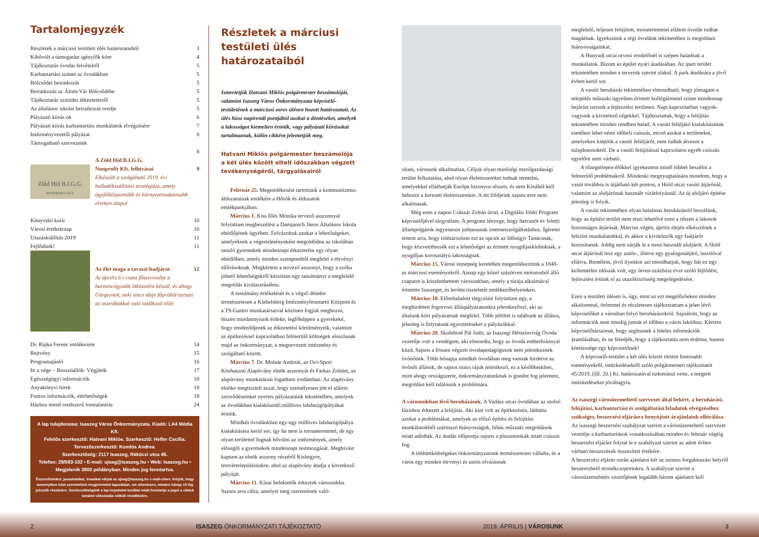Tartalomjegyzék
| Részletek a márciusi testületi ülés határozataiból | 3 |
| Kibővült a támogatást igénylők köre | 4 |
| Tájékoztatás óvodai felvételről | 5 |
| Karbantartási szünet az óvodákban | 5 |
| Bölcsődei beiratkozás | 5 |
| Beiratkozás az Álom-Vár Bölcsődébe | 5 |
| Tájékoztatás szünidei étkeztetésről | 5 |
| Az általános iskolai beiratkozás rendje | 5 |
| Pályázati kiírás ok | 6 |
| Pályázati kiírás karbantartási munkálatok elvégzésére | 7 |
| Intézményvezetői pályázat | 8 |
| Támogatható szervezetek | |
| | 8 |
Zöld Híd B.I.G.G.
NONPROFIT KFT.
A Zöld Híd B.I.G.G.
Nonprofit Kft. felhívásai 9
Elkészült a szolgáltató 2019. évi hulladékszállítási stratégiája, amely ügyfélközpontúbb és környezettudatosabb elveken alapul
| Könyvtári kurír | 10 |
| Városi értéktárnap | 10 |
| Utazáskiállítás 2019 | 11 |
| Fejlődünk! | 11 |
Az élet maga a tavaszi hadjárat 12
Az április 6-i csata főszervezője a harmincegyedik ütközetére készül, és ahogy Görgeynek, neki sincs ideje főpróbát tartani az osztrákokkal való találkozó előtt
| Dr. Ripka Ferenc emlékezete | 14 |
| Rejtvény | 15 |
| Programajánló | 16 |
| Itt a vége – Bosszúállók: Végjáték | 17 |
| Egészségügyi információk | 18 |
| Anyakönyvi hírek | 18 |
| Fontos információk, elérhetőségek | 18 |
| Házhoz menő rendszerű lomtalanítás | 24 |
A lap tulajdonosa: Isaszeg Város Önkormányzata. Kiadó: LA4 Média Kft.
Felelős szerkesztő: Hatvani Miklós. Szerkesztő: Hefler Cecília.
Tervezőszerkesztő: Komlós Andrea.
Szerkesztőség: 2117 Isaszeg, Rákóczi utca 45.
Telefon: 28/583-102 • E-mail: ujsag@isaszeg.hu • Web: Isaszeg.hu •
Megjelenik 3800 példányban. Minden jog fenntartva.
Észrevételeiket, javaslataikat, írasaikat várjuk az ujsag@isaszeg.hu e-mail-címre. Kérjük, hogy amennyiben írást szeretnének megjelentetni lapunkban, ezt előzetesen, minden hónap 10-éig jelezzék részünkre. Szerkesztőségünk a lap terjedelmi korlátai miatt fenntartja a jogot a cikkek tartalmi változtatás nélküli rövidítésére.
Részletek a márciusi testületi ülés határozataiból
Ismertetjük Hatvani Miklós polgármester beszámolóját, valamint Isaszeg Város Önkormányzata képviselő-testületének a márciusi soros ülésen hozott határozatait. Az ülés húsz napirendi pontjából azokat a döntéseket, amelyek a lakosságot kiemelten érintik, vagy pályázati kiírásokat tartalmaznak, külön cikként jelentetjük meg.
Hatvani Miklós polgármester beszámolója a két ülés között eltelt időszakban végzett tevékenységéről, tárgyalásairól
Február 25. Megemlékezést tartottunk a kommunizmus áldozatainak emlékére a Hősök és áldozatok emlékparkjában.
Március 1. Kiss Illés Mónika tervező asszonnyal folytattam megbeszélést a Damjanich János Általános Iskola ebédlőjének ügyében. Felvázoltuk azokat a lehetőségeket, amelyeknek a végeredményeként megoldódna az iskolában tanuló gyermekek mindennapi étkeztetése egy olyan ebédlőben, amely minden szempontból megfelel a törvényi előírásoknak. Megkértem a tervező asszonyt, hogy a szóba jöhető lehetőségekről készítsen egy tanulmányt a megfelelő megoldás kiválasztásához.
A tanulmány értékelését és a végső döntést természetesen a Klebelsberg Intézményfenntartó Központ és a TS-Gastro munkatársaival közösen fogjuk meghozni, hiszen mindannyiunk érdeke, legfőképpen a gyerekeké, hogy rendeződjenek az étkeztetési körülményeik, valamint az építkezéssel kapcsolatban felmerülő költségek eloszlanak majd az önkormányzat, a megnevezett intézmény és szolgáltató között.
Március 7. Dr. Molnár Andreát, az Ovi-Sport Közhasznú Alapítvány elnök asszonyát és Farkas Zoltánt, az alapítvány munkatársát fogadtam irodámban. Az alapítvány elnöke megtisztelt azzal, hogy személyesen jött el aláírni szerződéseinket nyertes pályázataink tekintetében, amelyek az óvodákban kialakítandó műfüves labdarúgópályákat érintik.
Mindkét óvodánkban egy-egy műfüves labdarúgópálya kialakítására kerül sor, így ha nem is tornateremmel, de egy olyan területtel fognak bővülni az intézmények, amely elősegíti a gyermekek mindennapi testmozgását. Meghívást kaptam az elnök asszony részéről Kishegyre, testvértelepülésünkre, ahol az alapítvány átadja a következő pályáját.
Március 11. Kínai befektetők érkeztek városunkba. Sajnos arra célra, amelyet meg szeretnének való-
sítani, városunk alkalmatlan. Céljuk olyan minőségi mezőgazdasági terület felkutatása, ahol olyan élelmiszereket tudnak termelni, amelyekkel elláthatják Európa bizonyos részeit, és nem Kínából kell behozni a keresett élelmiszereket. A mi földjeink sajnos erre nem alkalmasak.
Még ezen a napon Császár Zoltán úrral, a Digitális Jóléti Program képviselőjével tárgyaltam. A program lényege, hogy hatvanöt év feletti állampolgárok ingyenesen juthassanak internetszolgáltatáshoz. Ígéretet tettem arra, hogy tolmácsolom ezt az opciót az Idősügyi Tanácsnak, hogy közvetíthessék ezt a lehetőséget az érintett nyugdíjaskluboknak, a nyugdíjas korosztályú lakosságnak.
Március 15. Városi ünnepség keretében megemlékeztünk a 1848-as márciusi eseményekről. Aznap egy közel százötven motorosból álló csapatot is köszönthettem városunkban, amely a túrája alkalmával érintette Isaszeget, és lerótta tiszteletét emlékezőhelyeinken.
Március 18. Előrehaladott tárgyalást folytattam egy, a meghirdetett fogorvosi álláspályázatunkra jelentkezővel, aki az általunk kiírt pályázatnak megfelel. Több jelöltet is találtunk az állásra, jelenleg is folytatunk egyeztetéseket a pályázókkal.
Március 20. Skultétiné Pál Judit, az Isaszegi Hétszínvirág Óvoda vezetője volt a vendégem, aki elmondta, hogy az óvoda emberhiánnyal küzd. Sajnos a frissen végzett óvodapedagógusok nem jelentkeznek óvónőnek. Több hónapja mindkét óvodában meg vannak hirdetve az óvónői állások, de sajnos nincs rájuk jelentkező, ez a későbbiekben, mint ahogy országszerte, önkormányzatunknak is gondot fog jelenteni, megoldást kell találnunk a problémára.
A városunkban lévő beruházások. A Vadász utcai óvodában az utolsó fázishoz érkezett a felújítás. Aki kint volt az építkezésen, láthatta azokat a problémákat, amelyek az előző építési és felújítási munkálatokból származó hiányosságok, hibás műszaki megoldások miatt adódtak. Az átadás időpontja sajnos a pluszmunkák miatt csúszni fog.
A többletköltségeket önkormányzatunk természetesen vállalta, és a város egy minden törvényi és uniós elvárásnak
megfelelő, teljesen felújított, tornateremmel ellátott óvodát tudhat magáénak. Igyekszünk a régi óvodánk tekintetében is megoldani hiányosságainkat.
A Hunyadi utcai orvosi rendelőnél is szépen haladnak a munkálatok. Bízom az épület nyári átadásában. Az ipari terület tekintetében minden a terveink szerint alakul. A park átadására a jövő évben kerül sor.
A vasúti beruházás tekintetében elmondható, hogy jómagam a település műszaki ügyeiben érintett kollégáimmal szinte mindennap bejárást tartunk a fejlesztési területen. Napi kapcsolatban vagyok-vagyunk a kivitelező cégekkel. Tájékoztattak, hogy a felújítás tekintetében minden rendben halad. A vasúti felüljáró kialakításának esetében lehet némi időbeli csúszás, mivel azokat a területeket, amelyeken kiépítik a vasúti felüljárót, nem tudták átvenni a tulajdonosoktól. De a vasúti felújítással kapcsolatos egyéb csúszás egyelőre nem várható.
A tőzegtelepen élőkkel igyekeztem minél többet beszélni a felmerülő problémákról. Mindenki megnyugtatására mondom, hogy a vasút továbbra is átjárható két ponton, a Hold utcai vasúti átjárónál, valamint az aluljárónak használt vízátfolyásnál. Az új aluljáró építése jelenleg is folyik.
A vasúti tekintetében olyan hatalmas beruházásról beszélünk, hogy az építési terület nem teszi lehetővé ezen a részen a lakosok biztonságos átjárását. Március végén, április elején elkészülnek a felszíni munkálatokkal, és akkor a kivitelezők egy faátjárót biztosítanak. Addig nem zárják le a most használt aluljárót. A Hold utcai átjárónál lesz egy autós-, illetve egy gyalogosátjáró, lassítóval ellátva. Remélem, jövő ilyenkor azt mondhatjuk, hogy bár ez egy kellemetlen időszak volt, egy ötven-százhúsz évre szóló fejlődést, fejlesztést értünk el az utazóközönség megelégedésére.
Ezen a testületi ülésen is, úgy, mint az ezt megelőzőeken minden alkalommal, örömmel és részletesen tájékoztattam a jelen lévő képviselőket a városban folyó beruházásokról. Sajnálom, hogy az információk nem mindig jutnak el időben a város lakóihoz. Kértem képviselőtársaimat, hogy segítsenek a hiteles információk áramlásában, és ne feledjék, hogy a tájékoztatás nem érdeme, hanem kötelessége egy képviselőnek!
A képviselő-testület a két ülés között történt fontosabb eseményekről, intézkedésekről szóló polgármesteri tájékoztatót 45/2019. (III. 20.) Kt. határozatával tudomásul vette, a megtett intézkedéseket jóváhagyta.
Az isaszegi városüzemeltető szervezet által bekért, a beruházási, felújítási, karbantartási és szolgáltatási feladatok elvégzéséhez szükséges, beszerzési eljárásra benyújtott árajánlatok elbírálása
Az isaszegi beszerzési szabályzat szerint a városüzemeltető szervezet vezetője a karbantartások vonatkozásában minden év február végéig beszerzési eljárást folytat le e szabályzat szerint az adott évben várható beszerzések összesített értékére.
A beszerzési eljárás során ajánlatot kér az azonos forgalmazási helyről beszerezhető termékcsoportokra. A szabályzat szerint a városüzemeltetés vezetőjének legalább három ajánlatot kell
2 ISASZEG ÖNKORMÁNYZATI TÁJÉKOZTATÓ 2019. ÁPRILIS | VÁROSUNK 3